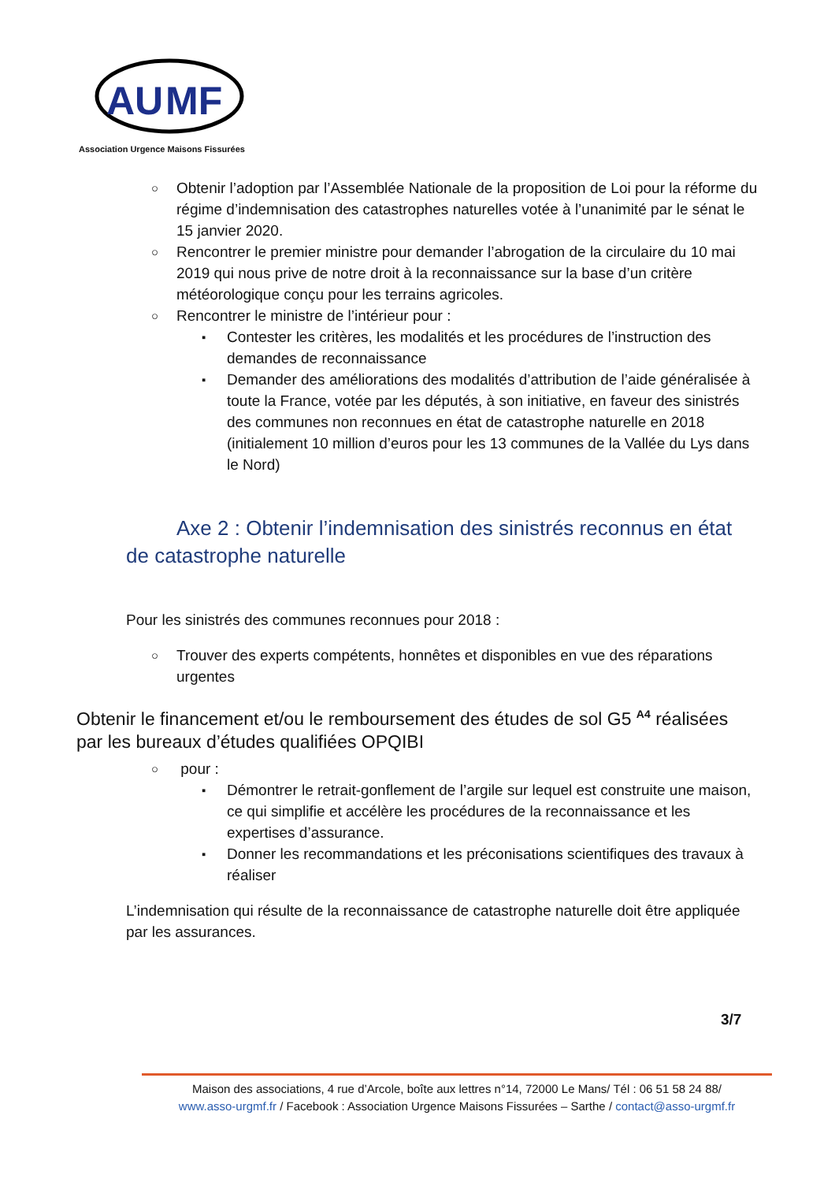AU
MF
Association Urgence Maisons Fissurées
○ Obtenir l’adoption par l’Assemblée Nationale de la proposition de Loi pour la réforme du régime d’indemnisation des catastrophes naturelles votée à l’unanimité par le sénat le 15 janvier 2020.
○ Rencontrer le premier ministre pour demander l’abrogation de la circulaire du 10 mai 2019 qui nous prive de notre droit à la reconnaissance sur la base d’un critère météorologique conçu pour les terrains agricoles.
○ Rencontrer le ministre de l’intérieur pour :
▪ Contester les critères, les modalités et les procédures de l’instruction des demandes de reconnaissance
▪ Demander des améliorations des modalités d’attribution de l’aide généralisée à toute la France, votée par les députés, à son initiative, en faveur des sinistrés des communes non reconnues en état de catastrophe naturelle en 2018 (initialement 10 million d’euros pour les 13 communes de la Vallée du Lys dans le Nord)
Axe 2 : Obtenir l’indemnisation des sinistrés reconnus en état de catastrophe naturelle
Pour les sinistrés des communes reconnues pour 2018 :
○ Trouver des experts compétents, honnêtes et disponibles en vue des réparations urgentes
Obtenir le financement et/ou le remboursement des études de sol G5 <sup>A4</sup> réalisées par les bureaux d’études qualifiées OPQIBI
○ pour :
▪ Démontrer le retrait-gonflement de l’argile sur lequel est construite une maison, ce qui simplifie et accélère les procédures de la reconnaissance et les expertises d’assurance.
▪ Donner les recommandations et les préconisations scientifiques des travaux à réaliser
L’indemnisation qui résulte de la reconnaissance de catastrophe naturelle doit être appliquée par les assurances.
3/7
Maison des associations, 4 rue d’Arcole, boîte aux lettres n°14, 72000 Le Mans/ Tél : 06 51 58 24 88/
www.asso-urgmf.fr / Facebook : Association Urgence Maisons Fissurées – Sarthe / contact@asso-urgmf.fr